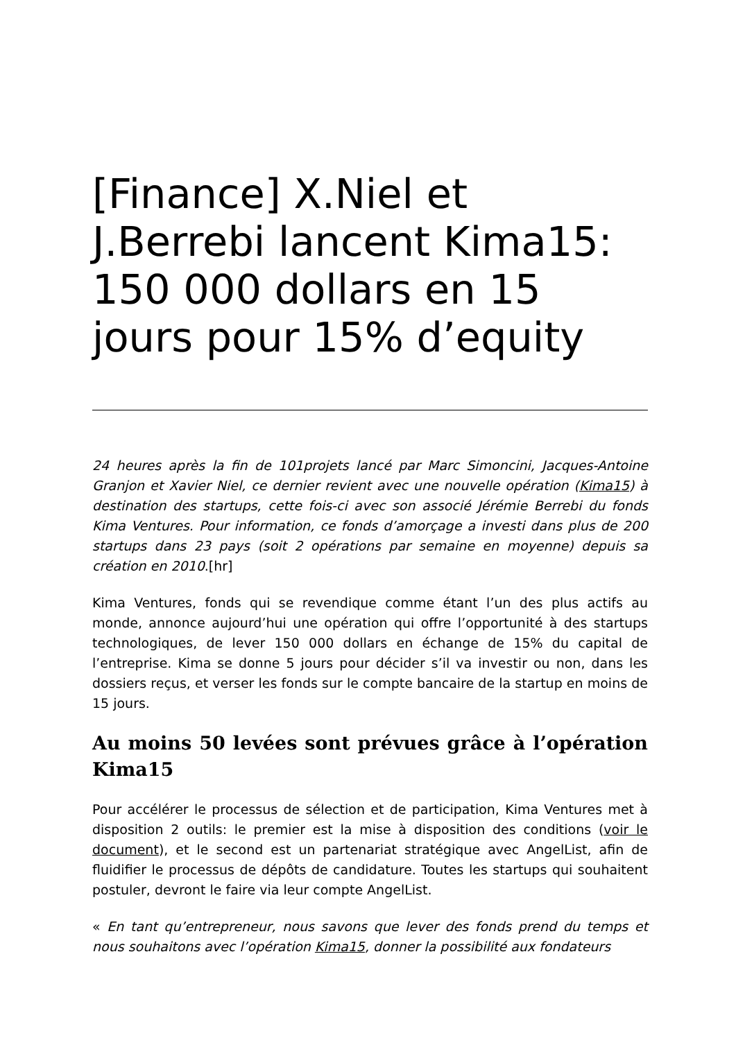[Finance] X.Niel et J.Berrebi lancent Kima15: 150 000 dollars en 15 jours pour 15% d’equity
24 heures après la fin de 101projets lancé par Marc Simoncini, Jacques-Antoine Granjon et Xavier Niel, ce dernier revient avec une nouvelle opération (Kima15) à destination des startups, cette fois-ci avec son associé Jérémie Berrebi du fonds Kima Ventures. Pour information, ce fonds d’amorçage a investi dans plus de 200 startups dans 23 pays (soit 2 opérations par semaine en moyenne) depuis sa création en 2010.[hr]
Kima Ventures, fonds qui se revendique comme étant l’un des plus actifs au monde, annonce aujourd’hui une opération qui offre l’opportunité à des startups technologiques, de lever 150 000 dollars en échange de 15% du capital de l’entreprise. Kima se donne 5 jours pour décider s’il va investir ou non, dans les dossiers reçus, et verser les fonds sur le compte bancaire de la startup en moins de 15 jours.
Au moins 50 levées sont prévues grâce à l’opération Kima15
Pour accélérer le processus de sélection et de participation, Kima Ventures met à disposition 2 outils: le premier est la mise à disposition des conditions (voir le document), et le second est un partenariat stratégique avec AngelList, afin de fluidifier le processus de dépôts de candidature. Toutes les startups qui souhaitent postuler, devront le faire via leur compte AngelList.
« En tant qu’entrepreneur, nous savons que lever des fonds prend du temps et nous souhaitons avec l’opération Kima15, donner la possibilité aux fondateurs